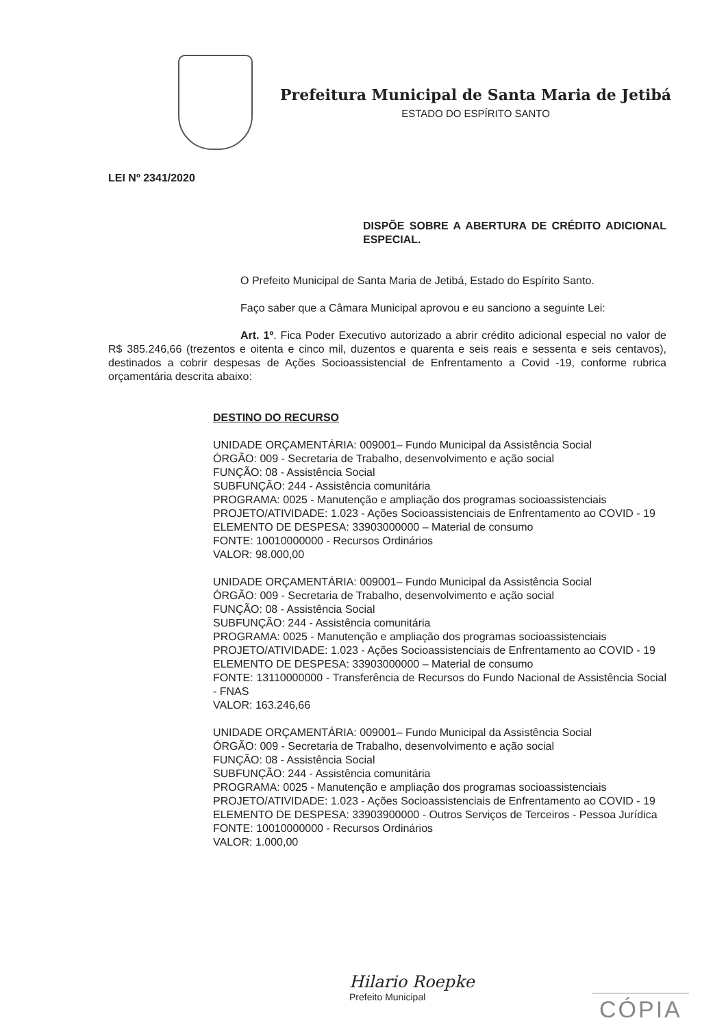Prefeitura Municipal de Santa Maria de Jetibá
ESTADO DO ESPÍRITO SANTO
LEI Nº 2341/2020
DISPÕE SOBRE A ABERTURA DE CRÉDITO ADICIONAL ESPECIAL.
O Prefeito Municipal de Santa Maria de Jetibá, Estado do Espírito Santo.
Faço saber que a Câmara Municipal aprovou e eu sanciono a seguinte Lei:
Art. 1º. Fica Poder Executivo autorizado a abrir crédito adicional especial no valor de R$ 385.246,66 (trezentos e oitenta e cinco mil, duzentos e quarenta e seis reais e sessenta e seis centavos), destinados a cobrir despesas de Ações Socioassistencial de Enfrentamento a Covid -19, conforme rubrica orçamentária descrita abaixo:
DESTINO DO RECURSO
UNIDADE ORÇAMENTÁRIA: 009001– Fundo Municipal da Assistência Social
ÓRGÃO: 009 - Secretaria de Trabalho, desenvolvimento e ação social
FUNÇÃO: 08 - Assistência Social
SUBFUNÇÃO: 244 - Assistência comunitária
PROGRAMA: 0025 - Manutenção e ampliação dos programas socioassistenciais
PROJETO/ATIVIDADE: 1.023 - Ações Socioassistenciais de Enfrentamento ao COVID - 19
ELEMENTO DE DESPESA: 33903000000 – Material de consumo
FONTE: 10010000000 - Recursos Ordinários
VALOR: 98.000,00
UNIDADE ORÇAMENTÁRIA: 009001– Fundo Municipal da Assistência Social
ÓRGÃO: 009 - Secretaria de Trabalho, desenvolvimento e ação social
FUNÇÃO: 08 - Assistência Social
SUBFUNÇÃO: 244 - Assistência comunitária
PROGRAMA: 0025 - Manutenção e ampliação dos programas socioassistenciais
PROJETO/ATIVIDADE: 1.023 - Ações Socioassistenciais de Enfrentamento ao COVID - 19
ELEMENTO DE DESPESA: 33903000000 – Material de consumo
FONTE: 13110000000 - Transferência de Recursos do Fundo Nacional de Assistência Social - FNAS
VALOR: 163.246,66
UNIDADE ORÇAMENTÁRIA: 009001– Fundo Municipal da Assistência Social
ÓRGÃO: 009 - Secretaria de Trabalho, desenvolvimento e ação social
FUNÇÃO: 08 - Assistência Social
SUBFUNÇÃO: 244 - Assistência comunitária
PROGRAMA: 0025 - Manutenção e ampliação dos programas socioassistenciais
PROJETO/ATIVIDADE: 1.023 - Ações Socioassistenciais de Enfrentamento ao COVID - 19
ELEMENTO DE DESPESA: 33903900000 - Outros Serviços de Terceiros - Pessoa Jurídica
FONTE: 10010000000 - Recursos Ordinários
VALOR: 1.000,00
Hilario Roepke
Prefeito Municipal
CÓPIA